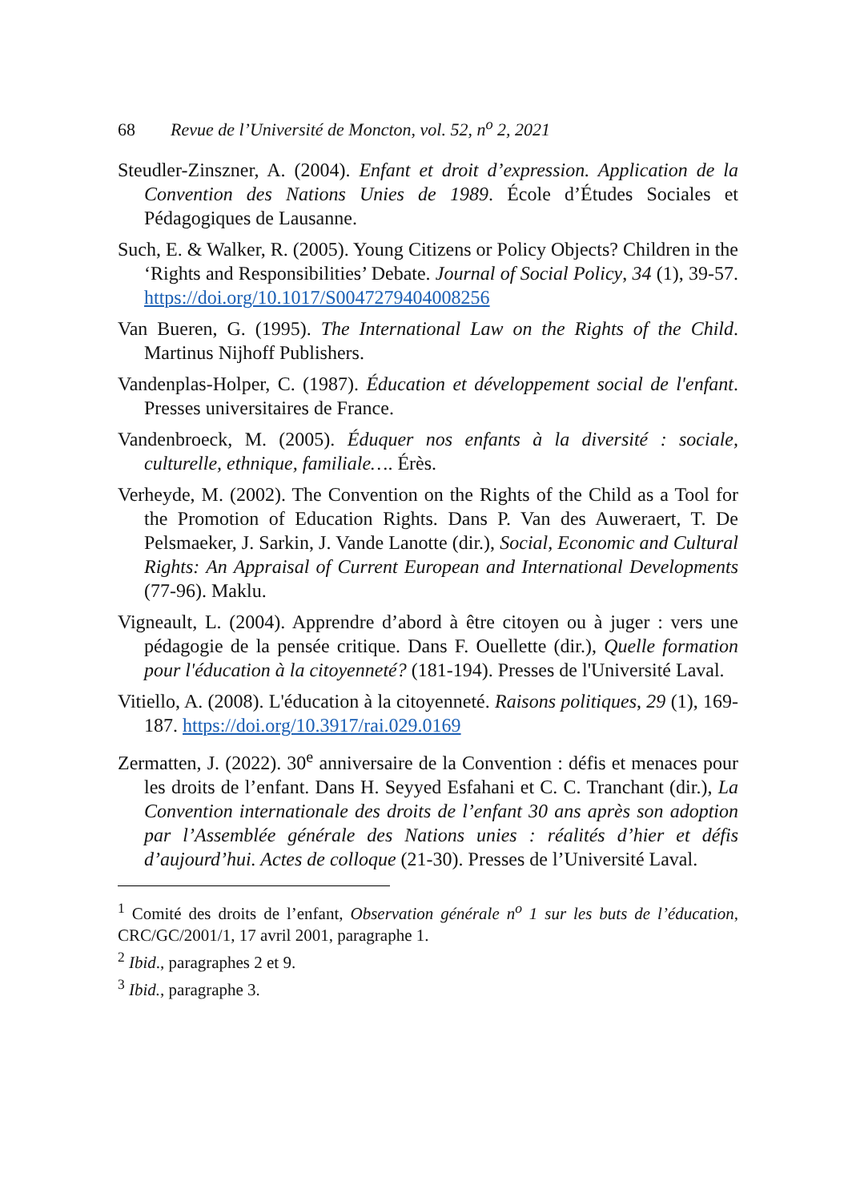68 Revue de l’Université de Moncton, vol. 52, n<sup>o</sup> 2, 2021
Steudler-Zinszner, A. (2004). Enfant et droit d’expression. Application de la Convention des Nations Unies de 1989. École d’Études Sociales et Pédagogiques de Lausanne.
Such, E. & Walker, R. (2005). Young Citizens or Policy Objects? Children in the ‘Rights and Responsibilities’ Debate. Journal of Social Policy, 34 (1), 39-57. https://doi.org/10.1017/S0047279404008256
Van Bueren, G. (1995). The International Law on the Rights of the Child. Martinus Nijhoff Publishers.
Vandenplas-Holper, C. (1987). Éducation et développement social de l'enfant. Presses universitaires de France.
Vandenbroeck, M. (2005). Éduquer nos enfants à la diversité : sociale, culturelle, ethnique, familiale…. Érès.
Verheyde, M. (2002). The Convention on the Rights of the Child as a Tool for the Promotion of Education Rights. Dans P. Van des Auweraert, T. De Pelsmaeker, J. Sarkin, J. Vande Lanotte (dir.), Social, Economic and Cultural Rights: An Appraisal of Current European and International Developments (77-96). Maklu.
Vigneault, L. (2004). Apprendre d’abord à être citoyen ou à juger : vers une pédagogie de la pensée critique. Dans F. Ouellette (dir.), Quelle formation pour l'éducation à la citoyenneté? (181-194). Presses de l'Université Laval.
Vitiello, A. (2008). L'éducation à la citoyenneté. Raisons politiques, 29 (1), 169-187. https://doi.org/10.3917/rai.029.0169
Zermatten, J. (2022). 30<sup>e</sup> anniversaire de la Convention : défis et menaces pour les droits de l’enfant. Dans H. Seyyed Esfahani et C. C. Tranchant (dir.), La Convention internationale des droits de l’enfant 30 ans après son adoption par l’Assemblée générale des Nations unies : réalités d’hier et défis d’aujourd’hui. Actes de colloque (21-30). Presses de l’Université Laval.
<sup>1</sup> Comité des droits de l’enfant, Observation générale n<sup>o</sup> 1 sur les buts de l’éducation, CRC/GC/2001/1, 17 avril 2001, paragraphe 1.
<sup>2</sup> Ibid., paragraphes 2 et 9.
<sup>3</sup> Ibid., paragraphe 3.